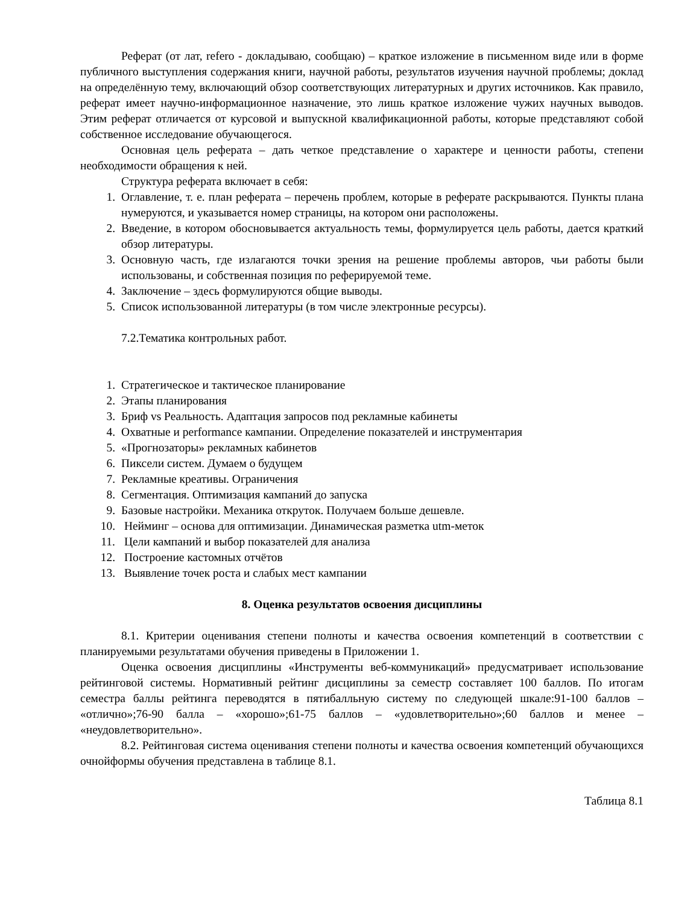Реферат (от лат, refero - докладываю, сообщаю) – краткое изложение в письменном виде или в форме публичного выступления содержания книги, научной работы, результатов изучения научной проблемы; доклад на определённую тему, включающий обзор соответствующих литературных и других источников. Как правило, реферат имеет научно-информационное назначение, это лишь краткое изложение чужих научных выводов. Этим реферат отличается от курсовой и выпускной квалификационной работы, которые представляют собой собственное исследование обучающегося.
Основная цель реферата – дать четкое представление о характере и ценности работы, степени необходимости обращения к ней.
Структура реферата включает в себя:
1. Оглавление, т. е. план реферата – перечень проблем, которые в реферате раскрываются. Пункты плана нумеруются, и указывается номер страницы, на котором они расположены.
2. Введение, в котором обосновывается актуальность темы, формулируется цель работы, дается краткий обзор литературы.
3. Основную часть, где излагаются точки зрения на решение проблемы авторов, чьи работы были использованы, и собственная позиция по реферируемой теме.
4. Заключение – здесь формулируются общие выводы.
5. Список использованной литературы (в том числе электронные ресурсы).
7.2.Тематика контрольных работ.
1. Стратегическое и тактическое планирование
2. Этапы планирования
3. Бриф vs Реальность. Адаптация запросов под рекламные кабинеты
4. Охватные и performance кампании. Определение показателей и инструментария
5. «Прогнозаторы» рекламных кабинетов
6. Пиксели систем. Думаем о будущем
7. Рекламные креативы. Ограничения
8. Сегментация. Оптимизация кампаний до запуска
9. Базовые настройки. Механика откруток. Получаем больше дешевле.
10. Нейминг – основа для оптимизации. Динамическая разметка utm-меток
11. Цели кампаний и выбор показателей для анализа
12. Построение кастомных отчётов
13. Выявление точек роста и слабых мест кампании
8. Оценка результатов освоения дисциплины
8.1. Критерии оценивания степени полноты и качества освоения компетенций в соответствии с планируемыми результатами обучения приведены в Приложении 1.
Оценка освоения дисциплины «Инструменты веб-коммуникаций» предусматривает использование рейтинговой системы. Нормативный рейтинг дисциплины за семестр составляет 100 баллов. По итогам семестра баллы рейтинга переводятся в пятибалльную систему по следующей шкале:91-100 баллов – «отлично»;76-90 балла – «хорошо»;61-75 баллов – «удовлетворительно»;60 баллов и менее – «неудовлетворительно».
8.2. Рейтинговая система оценивания степени полноты и качества освоения компетенций обучающихся очнойформы обучения представлена в таблице 8.1.
Таблица 8.1